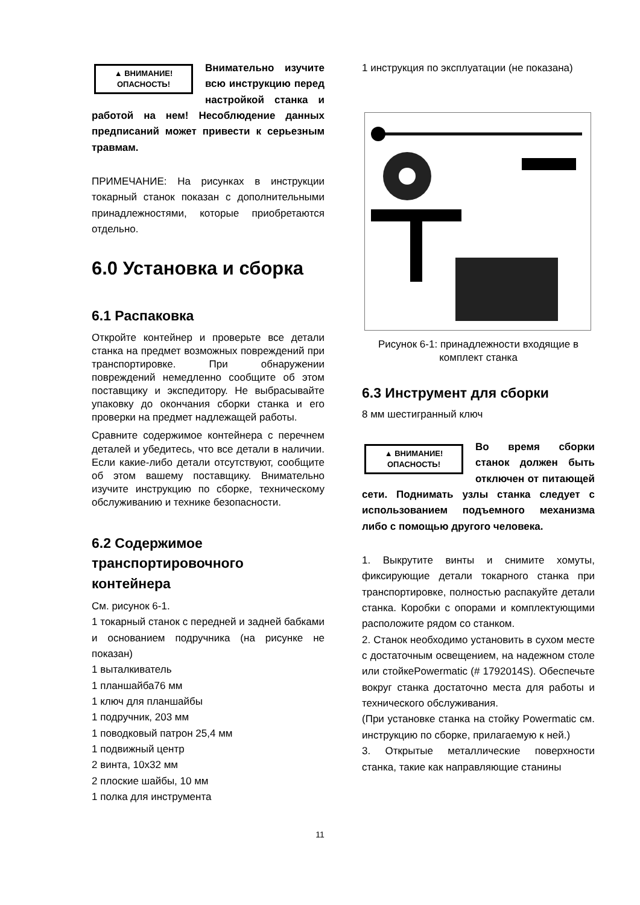▲ ВНИМАНИЕ!
ОПАСНОСТЬ!
Внимательно изучите всю инструкцию перед настройкой станка и работой на нем! Несоблюдение данных предписаний может привести к серьезным травмам.
ПРИМЕЧАНИЕ: На рисунках в инструкции токарный станок показан с дополнительными принадлежностями, которые приобретаются отдельно.
6.0 Установка и сборка
6.1 Распаковка
Откройте контейнер и проверьте все детали станка на предмет возможных повреждений при транспортировке. При обнаружении повреждений немедленно сообщите об этом поставщику и экспедитору. Не выбрасывайте упаковку до окончания сборки станка и его проверки на предмет надлежащей работы.
Сравните содержимое контейнера с перечнем деталей и убедитесь, что все детали в наличии. Если какие-либо детали отсутствуют, сообщите об этом вашему поставщику. Внимательно изучите инструкцию по сборке, техническому обслуживанию и технике безопасности.
6.2 Содержимое транспортировочного контейнера
См. рисунок 6-1.
1 токарный станок с передней и задней бабками и основанием подручника (на рисунке не показан)
1 выталкиватель
1 планшайба76 мм
1 ключ для планшайбы
1 подручник, 203 мм
1 поводковый патрон 25,4 мм
1 подвижный центр
2 винта, 10х32 мм
2 плоские шайбы, 10 мм
1 полка для инструмента
1 инструкция по эксплуатации (не показана)
Рисунок 6-1: принадлежности входящие в комплект станка
6.3 Инструмент для сборки
8 мм шестигранный ключ
▲ ВНИМАНИЕ!
ОПАСНОСТЬ!
Во время сборки станок должен быть отключен от питающей сети. Поднимать узлы станка следует с использованием подъемного механизма либо с помощью другого человека.
1. Выкрутите винты и снимите хомуты, фиксирующие детали токарного станка при транспортировке, полностью распакуйте детали станка. Коробки с опорами и комплектующими расположите рядом со станком.
2. Станок необходимо установить в сухом месте с достаточным освещением, на надежном столе или стойкеPowermatic (# 1792014S). Обеспечьте вокруг станка достаточно места для работы и технического обслуживания.
(При установке станка на стойку Powermatic см. инструкцию по сборке, прилагаемую к ней.)
3. Открытые металлические поверхности станка, такие как направляющие станины
11